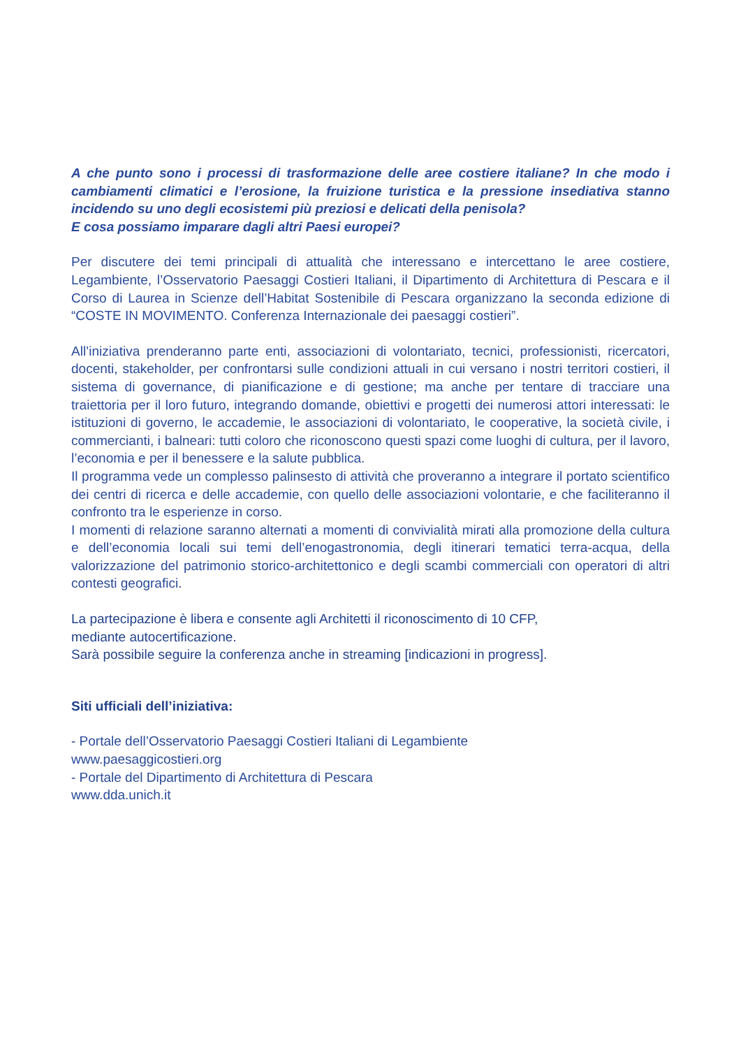A che punto sono i processi di trasformazione delle aree costiere italiane? In che modo i cambiamenti climatici e l’erosione, la fruizione turistica e la pressione insediativa stanno incidendo su uno degli ecosistemi più preziosi e delicati della penisola?
E cosa possiamo imparare dagli altri Paesi europei?
Per discutere dei temi principali di attualità che interessano e intercettano le aree costiere, Legambiente, l’Osservatorio Paesaggi Costieri Italiani, il Dipartimento di Architettura di Pescara e il Corso di Laurea in Scienze dell’Habitat Sostenibile di Pescara organizzano la seconda edizione di “COSTE IN MOVIMENTO. Conferenza Internazionale dei paesaggi costieri”.
All’iniziativa prenderanno parte enti, associazioni di volontariato, tecnici, professionisti, ricercatori, docenti, stakeholder, per confrontarsi sulle condizioni attuali in cui versano i nostri territori costieri, il sistema di governance, di pianificazione e di gestione; ma anche per tentare di tracciare una traiettoria per il loro futuro, integrando domande, obiettivi e progetti dei numerosi attori interessati: le istituzioni di governo, le accademie, le associazioni di volontariato, le cooperative, la società civile, i commercianti, i balneari: tutti coloro che riconoscono questi spazi come luoghi di cultura, per il lavoro, l’economia e per il benessere e la salute pubblica.
Il programma vede un complesso palinsesto di attività che proveranno a integrare il portato scientifico dei centri di ricerca e delle accademie, con quello delle associazioni volontarie, e che faciliteranno il confronto tra le esperienze in corso.
I momenti di relazione saranno alternati a momenti di convivialità mirati alla promozione della cultura e dell’economia locali sui temi dell’enogastronomia, degli itinerari tematici terra-acqua, della valorizzazione del patrimonio storico-architettonico e degli scambi commerciali con operatori di altri contesti geografici.
La partecipazione è libera e consente agli Architetti il riconoscimento di 10 CFP,
mediante autocertificazione.
Sarà possibile seguire la conferenza anche in streaming [indicazioni in progress].
Siti ufficiali dell’iniziativa:
- Portale dell’Osservatorio Paesaggi Costieri Italiani di Legambiente
www.paesaggicostieri.org
- Portale del Dipartimento di Architettura di Pescara
www.dda.unich.it